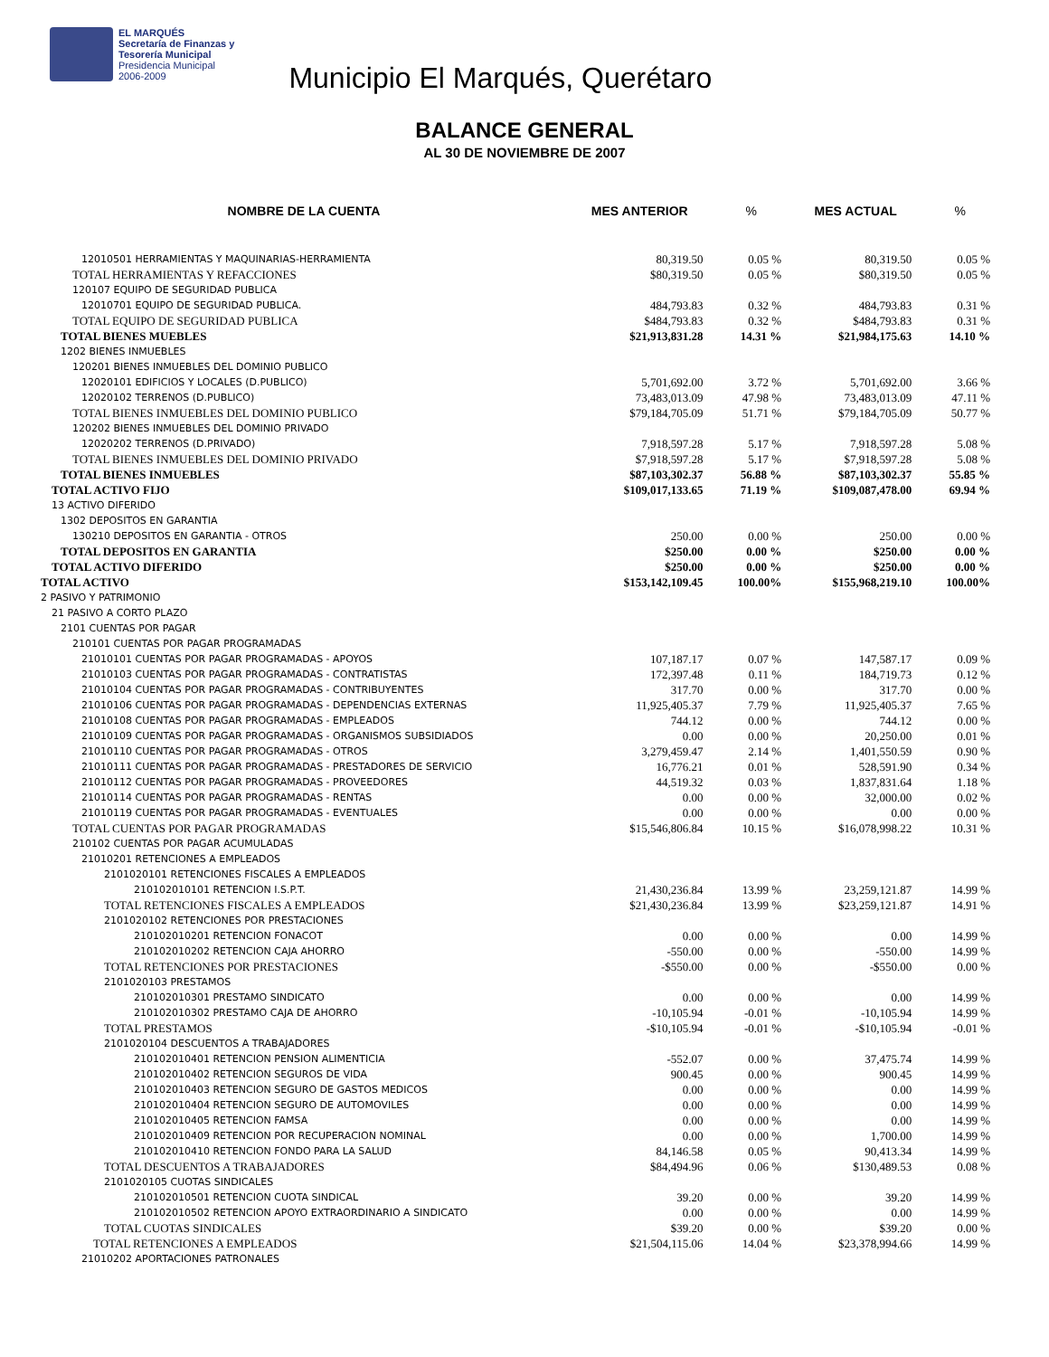EL MARQUÉS
Secretaría de Finanzas y
Tesorería Municipal
Presidencia Municipal
2006-2009
Municipio El Marqués, Querétaro
BALANCE GENERAL
AL 30 DE NOVIEMBRE DE 2007
| NOMBRE DE LA CUENTA | MES ANTERIOR | % | MES ACTUAL | % |
| --- | --- | --- | --- | --- |
| 12010501 HERRAMIENTAS Y MAQUINARIAS-HERRAMIENTA | 80,319.50 | 0.05 % | 80,319.50 | 0.05 % |
| TOTAL HERRAMIENTAS Y REFACCIONES | $80,319.50 | 0.05 % | $80,319.50 | 0.05 % |
| 120107 EQUIPO DE SEGURIDAD PUBLICA | | | | |
| 12010701 EQUIPO DE SEGURIDAD PUBLICA. | 484,793.83 | 0.32 % | 484,793.83 | 0.31 % |
| TOTAL EQUIPO DE SEGURIDAD PUBLICA | $484,793.83 | 0.32 % | $484,793.83 | 0.31 % |
| TOTAL BIENES MUEBLES | $21,913,831.28 | 14.31 % | $21,984,175.63 | 14.10 % |
| 1202 BIENES INMUEBLES | | | | |
| 120201 BIENES INMUEBLES DEL DOMINIO PUBLICO | | | | |
| 12020101 EDIFICIOS Y LOCALES (D.PUBLICO) | 5,701,692.00 | 3.72 % | 5,701,692.00 | 3.66 % |
| 12020102 TERRENOS (D.PUBLICO) | 73,483,013.09 | 47.98 % | 73,483,013.09 | 47.11 % |
| TOTAL BIENES INMUEBLES DEL DOMINIO PUBLICO | $79,184,705.09 | 51.71 % | $79,184,705.09 | 50.77 % |
| 120202 BIENES INMUEBLES DEL DOMINIO PRIVADO | | | | |
| 12020202 TERRENOS (D.PRIVADO) | 7,918,597.28 | 5.17 % | 7,918,597.28 | 5.08 % |
| TOTAL BIENES INMUEBLES DEL DOMINIO PRIVADO | $7,918,597.28 | 5.17 % | $7,918,597.28 | 5.08 % |
| TOTAL BIENES INMUEBLES | $87,103,302.37 | 56.88 % | $87,103,302.37 | 55.85 % |
| TOTAL ACTIVO FIJO | $109,017,133.65 | 71.19 % | $109,087,478.00 | 69.94 % |
| 13 ACTIVO DIFERIDO | | | | |
| 1302 DEPOSITOS EN GARANTIA | | | | |
| 130210 DEPOSITOS EN GARANTIA - OTROS | 250.00 | 0.00 % | 250.00 | 0.00 % |
| TOTAL DEPOSITOS EN GARANTIA | $250.00 | 0.00 % | $250.00 | 0.00 % |
| TOTAL ACTIVO DIFERIDO | $250.00 | 0.00 % | $250.00 | 0.00 % |
| TOTAL ACTIVO | $153,142,109.45 | 100.00% | $155,968,219.10 | 100.00% |
| 2 PASIVO Y PATRIMONIO | | | | |
| 21 PASIVO A CORTO PLAZO | | | | |
| 2101 CUENTAS POR PAGAR | | | | |
| 210101 CUENTAS POR PAGAR PROGRAMADAS | | | | |
| 21010101 CUENTAS POR PAGAR PROGRAMADAS - APOYOS | 107,187.17 | 0.07 % | 147,587.17 | 0.09 % |
| 21010103 CUENTAS POR PAGAR PROGRAMADAS - CONTRATISTAS | 172,397.48 | 0.11 % | 184,719.73 | 0.12 % |
| 21010104 CUENTAS POR PAGAR PROGRAMADAS - CONTRIBUYENTES | 317.70 | 0.00 % | 317.70 | 0.00 % |
| 21010106 CUENTAS POR PAGAR PROGRAMADAS - DEPENDENCIAS EXTERNAS | 11,925,405.37 | 7.79 % | 11,925,405.37 | 7.65 % |
| 21010108 CUENTAS POR PAGAR PROGRAMADAS - EMPLEADOS | 744.12 | 0.00 % | 744.12 | 0.00 % |
| 21010109 CUENTAS POR PAGAR PROGRAMADAS - ORGANISMOS SUBSIDIADOS | 0.00 | 0.00 % | 20,250.00 | 0.01 % |
| 21010110 CUENTAS POR PAGAR PROGRAMADAS - OTROS | 3,279,459.47 | 2.14 % | 1,401,550.59 | 0.90 % |
| 21010111 CUENTAS POR PAGAR PROGRAMADAS - PRESTADORES DE SERVICIO | 16,776.21 | 0.01 % | 528,591.90 | 0.34 % |
| 21010112 CUENTAS POR PAGAR PROGRAMADAS - PROVEEDORES | 44,519.32 | 0.03 % | 1,837,831.64 | 1.18 % |
| 21010114 CUENTAS POR PAGAR PROGRAMADAS - RENTAS | 0.00 | 0.00 % | 32,000.00 | 0.02 % |
| 21010119 CUENTAS POR PAGAR PROGRAMADAS - EVENTUALES | 0.00 | 0.00 % | 0.00 | 0.00 % |
| TOTAL CUENTAS POR PAGAR PROGRAMADAS | $15,546,806.84 | 10.15 % | $16,078,998.22 | 10.31 % |
| 210102 CUENTAS POR PAGAR ACUMULADAS | | | | |
| 21010201 RETENCIONES A EMPLEADOS | | | | |
| 2101020101 RETENCIONES FISCALES A EMPLEADOS | | | | |
| 210102010101 RETENCION I.S.P.T. | 21,430,236.84 | 13.99 % | 23,259,121.87 | 14.99 % |
| TOTAL RETENCIONES FISCALES A EMPLEADOS | $21,430,236.84 | 13.99 % | $23,259,121.87 | 14.91 % |
| 2101020102 RETENCIONES POR PRESTACIONES | | | | |
| 210102010201 RETENCION FONACOT | 0.00 | 0.00 % | 0.00 | 14.99 % |
| 210102010202 RETENCION CAJA AHORRO | -550.00 | 0.00 % | -550.00 | 14.99 % |
| TOTAL RETENCIONES POR PRESTACIONES | -$550.00 | 0.00 % | -$550.00 | 0.00 % |
| 2101020103 PRESTAMOS | | | | |
| 210102010301 PRESTAMO SINDICATO | 0.00 | 0.00 % | 0.00 | 14.99 % |
| 210102010302 PRESTAMO CAJA DE AHORRO | -10,105.94 | -0.01 % | -10,105.94 | 14.99 % |
| TOTAL PRESTAMOS | -$10,105.94 | -0.01 % | -$10,105.94 | -0.01 % |
| 2101020104 DESCUENTOS A TRABAJADORES | | | | |
| 210102010401 RETENCION PENSION ALIMENTICIA | -552.07 | 0.00 % | 37,475.74 | 14.99 % |
| 210102010402 RETENCION SEGUROS DE VIDA | 900.45 | 0.00 % | 900.45 | 14.99 % |
| 210102010403 RETENCION SEGURO DE GASTOS MEDICOS | 0.00 | 0.00 % | 0.00 | 14.99 % |
| 210102010404 RETENCION SEGURO DE AUTOMOVILES | 0.00 | 0.00 % | 0.00 | 14.99 % |
| 210102010405 RETENCION FAMSA | 0.00 | 0.00 % | 0.00 | 14.99 % |
| 210102010409 RETENCION POR RECUPERACION NOMINAL | 0.00 | 0.00 % | 1,700.00 | 14.99 % |
| 210102010410 RETENCION FONDO PARA LA SALUD | 84,146.58 | 0.05 % | 90,413.34 | 14.99 % |
| TOTAL DESCUENTOS A TRABAJADORES | $84,494.96 | 0.06 % | $130,489.53 | 0.08 % |
| 2101020105 CUOTAS SINDICALES | | | | |
| 210102010501 RETENCION CUOTA SINDICAL | 39.20 | 0.00 % | 39.20 | 14.99 % |
| 210102010502 RETENCION APOYO EXTRAORDINARIO A SINDICATO | 0.00 | 0.00 % | 0.00 | 14.99 % |
| TOTAL CUOTAS SINDICALES | $39.20 | 0.00 % | $39.20 | 0.00 % |
| TOTAL RETENCIONES A EMPLEADOS | $21,504,115.06 | 14.04 % | $23,378,994.66 | 14.99 % |
| 21010202 APORTACIONES PATRONALES | | | | |